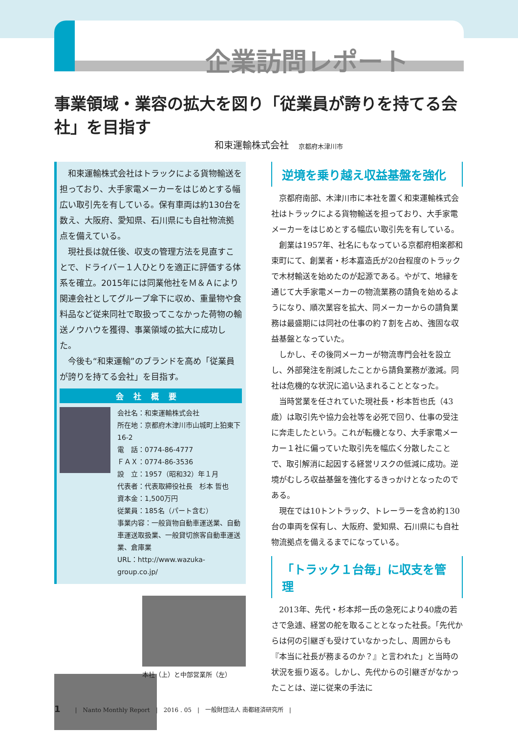企業訪問レポート
事業領域・業容の拡大を図り「従業員が誇りを持てる会社」を目指す
和束運輸株式会社 京都府木津川市
和束運輸株式会社はトラックによる貨物輸送を担っており、大手家電メーカーをはじめとする幅広い取引先を有している。保有車両は約130台を数え、大阪府、愛知県、石川県にも自社物流拠点を備えている。
現社長は就任後、収支の管理方法を見直すことで、ドライバー１人ひとりを適正に評価する体系を確立。2015年には同業他社をＭ＆Ａにより関連会社としてグループ傘下に収め、重量物や食料品など従来同社で取扱ってこなかった荷物の輸送ノウハウを獲得、事業領域の拡大に成功した。
今後も“和束運輸”のブランドを高め「従業員が誇りを持てる会社」を目指す。
会社概要
会社名：和束運輸株式会社
所在地：京都府木津川市山城町上狛東下16-2
電　話：0774-86-4777
ＦＡＸ：0774-86-3536
設　立：1957（昭和32）年１月
代表者：代表取締役社長　杉本 哲也
資本金：1,500万円
従業員：185名（パート含む）
事業内容：一般貨物自動車運送業、自動車運送取扱業、一般貸切旅客自動車運送業、倉庫業
URL：http://www.wazuka-group.co.jp/
本社（上）と中部営業所（左）
逆境を乗り越え収益基盤を強化
京都府南部、木津川市に本社を置く和束運輸株式会社はトラックによる貨物輸送を担っており、大手家電メーカーをはじめとする幅広い取引先を有している。
創業は1957年、社名にもなっている京都府相楽郡和束町にて、創業者・杉本嘉造氏が20台程度のトラックで木材輸送を始めたのが起源である。やがて、地縁を通じて大手家電メーカーの物流業務の請負を始めるようになり、順次業容を拡大、同メーカーからの請負業務は最盛期には同社の仕事の約７割を占め、強固な収益基盤となっていた。
しかし、その後同メーカーが物流専門会社を設立し、外部発注を削減したことから請負業務が激減。同社は危機的な状況に追い込まれることとなった。
当時営業を任されていた現社長・杉本哲也氏（43歳）は取引先や協力会社等を必死で回り、仕事の受注に奔走したという。これが転機となり、大手家電メーカー１社に偏っていた取引先を幅広く分散したことで、取引解消に起因する経営リスクの低減に成功。逆境がむしろ収益基盤を強化するきっかけとなったのである。
現在では10トントラック、トレーラーを含め約130台の車両を保有し、大阪府、愛知県、石川県にも自社物流拠点を備えるまでになっている。
「トラック１台毎」に収支を管理
2013年、先代・杉本邦一氏の急死により40歳の若さで急遽、経営の舵を取ることとなった社長。「先代からは何の引継ぎも受けていなかったし、周囲からも『本当に社長が務まるのか？』と言われた」と当時の状況を振り返る。しかし、先代からの引継ぎがなかったことは、逆に従来の手法に
1 |　Nanto Monthly Report　|　2016 . 05　|　一般財団法人 南都経済研究所　|